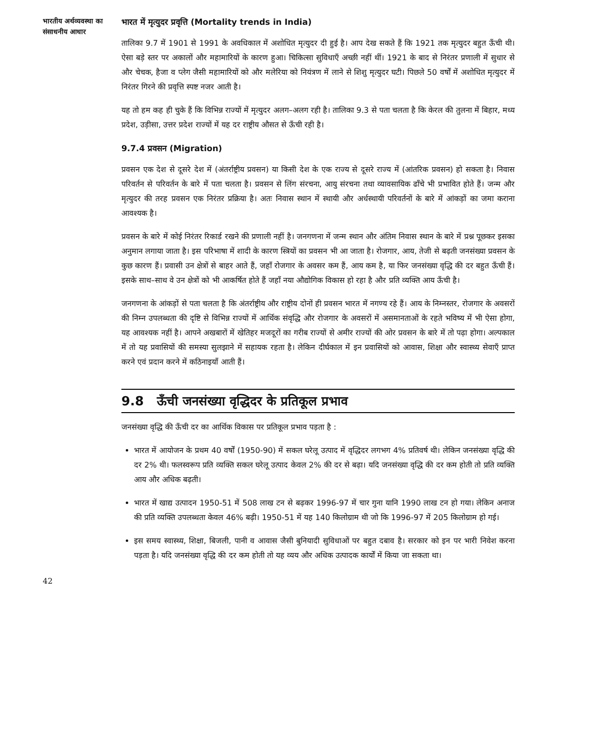भारतीय अर्थव्यवस्था का
संसाधनीय आधार
भारत में मृत्युदर प्रवृत्ति (Mortality trends in India)
तालिका 9.7 में 1901 से 1991 के अवधिकाल में अशोधित मृत्युदर दी हुई है। आप देख सकते हैं कि 1921 तक मृत्युदर बहुत ऊँची थी। ऐसा बड़े स्तर पर अकालों और महामारियों के कारण हुआ। चिकित्सा सुविधाएँ अच्छी नहीं थीं। 1921 के बाद से निरंतर प्रणाली में सुधार से और चेचक, हैजा व प्लेग जैसी महामारियों को और मलेरिया को नियंत्रण में लाने से शिशु मृत्युदर घटी। पिछले 50 वर्षों में अशोधित मृत्युदर में निरंतर गिरने की प्रवृत्ति स्पष्ट नजर आती है।
यह तो हम कह ही चुके हैं कि विभिन्न राज्यों में मृत्युदर अलग–अलग रही है। तालिका 9.3 से पता चलता है कि केरल की तुलना में बिहार, मध्य प्रदेश, उड़ीसा, उत्तर प्रदेश राज्यों में यह दर राष्ट्रीय औसत से ऊँची रही है।
9.7.4 प्रवसन (Migration)
प्रवसन एक देश से दूसरे देश में (अंतर्राष्ट्रीय प्रवसन) या किसी देश के एक राज्य से दूसरे राज्य में (आंतरिक प्रवसन) हो सकता है। निवास परिवर्तन से परिवर्तन के बारे में पता चलता है। प्रवसन से लिंग संरचना, आयु संरचना तथा व्यावसायिक ढाँचे भी प्रभावित होते हैं। जन्म और मृत्युदर की तरह प्रवसन एक निरंतर प्रक्रिया है। अतः निवास स्थान में स्थायी और अर्धस्थायी परिवर्तनों के बारे में आंकड़ों का जमा कराना आवश्यक है।
प्रवसन के बारे में कोई निरंतर रिकार्ड रखने की प्रणाली नहीं है। जनगणना में जन्म स्थान और अंतिम निवास स्थान के बारे में प्रश्न पूछकर इसका अनुमान लगाया जाता है। इस परिभाषा में शादी के कारण स्त्रियों का प्रवसन भी आ जाता है। रोजगार, आय, तेजी से बढ़ती जनसंख्या प्रवसन के कुछ कारण हैं। प्रवासी उन क्षेत्रों से बाहर आते हैं, जहाँ रोजगार के अवसर कम हैं, आय कम है, या फिर जनसंख्या वृद्धि की दर बहुत ऊँची हैं। इसके साथ–साथ वे उन क्षेत्रों को भी आकर्षित होते हैं जहाँ नया औद्योगिक विकास हो रहा है और प्रति व्यक्ति आय ऊँची है।
जनगणना के आंकड़ों से पता चलता है कि अंतर्राष्ट्रीय और राष्ट्रीय दोनों ही प्रवसन भारत में नगण्य रहे हैं। आय के निम्नस्तर, रोजगार के अवसरों की निम्न उपलब्धता की दृष्टि से विभिन्न राज्यों में आर्थिक संवृद्धि और रोजगार के अवसरों में असमानताओं के रहते भविष्य में भी ऐसा होगा, यह आवश्यक नहीं है। आपने अखबारों में खेतिहर मजदूरों का गरीब राज्यों से अमीर राज्यों की ओर प्रवसन के बारे में तो पढ़ा होगा। अल्पकाल में तो यह प्रवासियों की समस्या सुलझाने में सहायक रहता है। लेकिन दीर्घकाल में इन प्रवासियों को आवास, शिक्षा और स्वास्थ्य सेवाएँ प्राप्त करने एवं प्रदान करने में कठिनाइयाँ आती हैं।
9.8 ऊँची जनसंख्या वृद्धिदर के प्रतिकूल प्रभाव
जनसंख्या वृद्धि की ऊँची दर का आर्थिक विकास पर प्रतिकूल प्रभाव पड़ता है :
भारत में आयोजन के प्रथम 40 वर्षों (1950-90) में सकल घरेलू उत्पाद में वृद्धिदर लगभग 4% प्रतिवर्ष थी। लेकिन जनसंख्या वृद्धि की दर 2% थी। फलस्वरूप प्रति व्यक्ति सकल घरेलू उत्पाद केवल 2% की दर से बढ़ा। यदि जनसंख्या वृद्धि की दर कम होती तो प्रति व्यक्ति आय और अधिक बढ़ती।
भारत में खाद्य उत्पादन 1950-51 में 508 लाख टन से बढ़कर 1996-97 में चार गुना यानि 1990 लाख टन हो गया। लेकिन अनाज की प्रति व्यक्ति उपलब्धता केवल 46% बढ़ी। 1950-51 में यह 140 किलोग्राम थी जो कि 1996-97 में 205 किलोग्राम हो गई।
इस समय स्वास्थ्य, शिक्षा, बिजली, पानी व आवास जैसी बुनियादी सुविधाओं पर बहुत दबाव है। सरकार को इन पर भारी निवेश करना पड़ता है। यदि जनसंख्या वृद्धि की दर कम होती तो यह व्यय और अधिक उत्पादक कार्यों में किया जा सकता था।
42